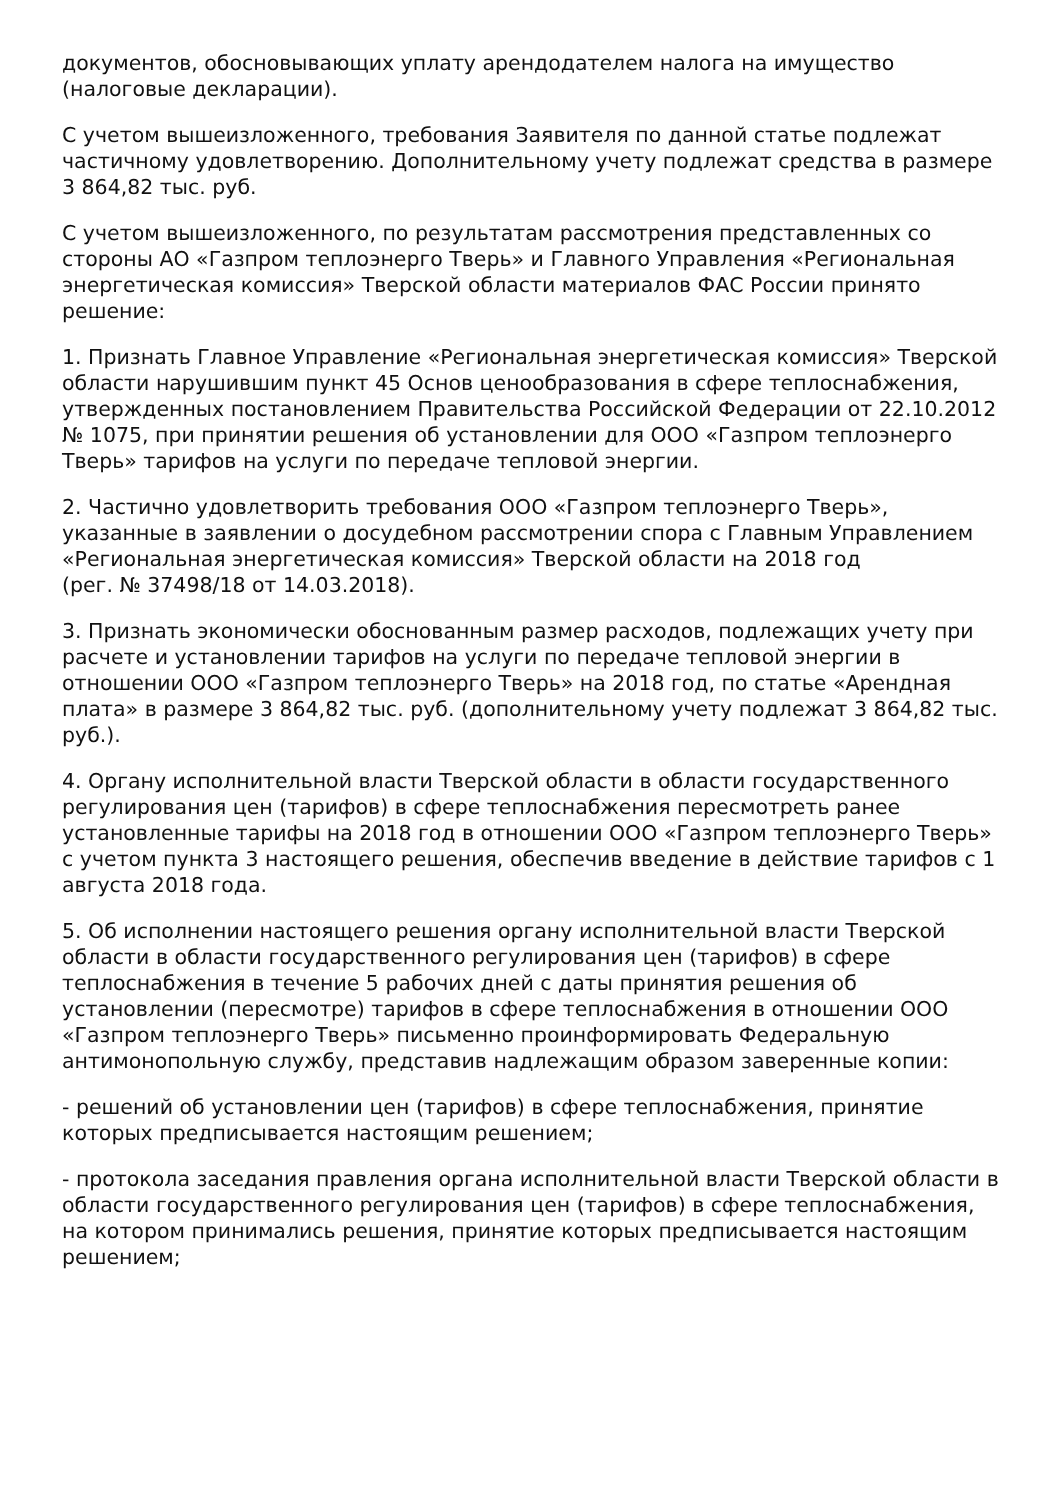документов, обосновывающих уплату арендодателем налога на имущество (налоговые декларации).
С учетом вышеизложенного, требования Заявителя по данной статье подлежат частичному удовлетворению. Дополнительному учету подлежат средства в размере
3 864,82 тыс. руб.
С учетом вышеизложенного, по результатам рассмотрения представленных со стороны АО «Газпром теплоэнерго Тверь» и Главного Управления «Региональная энергетическая комиссия» Тверской области материалов ФАС России принято решение:
1. Признать Главное Управление «Региональная энергетическая комиссия» Тверской области нарушившим пункт 45 Основ ценообразования в сфере теплоснабжения, утвержденных постановлением Правительства Российской Федерации от 22.10.2012 № 1075, при принятии решения об установлении для ООО «Газпром теплоэнерго Тверь» тарифов на услуги по передаче тепловой энергии.
2. Частично удовлетворить требования ООО «Газпром теплоэнерго Тверь», указанные в заявлении о досудебном рассмотрении спора с Главным Управлением «Региональная энергетическая комиссия» Тверской области на 2018 год
(рег. № 37498/18 от 14.03.2018).
3. Признать экономически обоснованным размер расходов, подлежащих учету при расчете и установлении тарифов на услуги по передаче тепловой энергии в отношении ООО «Газпром теплоэнерго Тверь» на 2018 год, по статье «Арендная плата» в размере 3 864,82 тыс. руб. (дополнительному учету подлежат 3 864,82 тыс. руб.).
4. Органу исполнительной власти Тверской области в области государственного регулирования цен (тарифов) в сфере теплоснабжения пересмотреть ранее установленные тарифы на 2018 год в отношении ООО «Газпром теплоэнерго Тверь» с учетом пункта 3 настоящего решения, обеспечив введение в действие тарифов с 1 августа 2018 года.
5. Об исполнении настоящего решения органу исполнительной власти Тверской области в области государственного регулирования цен (тарифов) в сфере теплоснабжения в течение 5 рабочих дней с даты принятия решения об установлении (пересмотре) тарифов в сфере теплоснабжения в отношении ООО «Газпром теплоэнерго Тверь» письменно проинформировать Федеральную антимонопольную службу, представив надлежащим образом заверенные копии:
- решений об установлении цен (тарифов) в сфере теплоснабжения, принятие которых предписывается настоящим решением;
- протокола заседания правления органа исполнительной власти Тверской области в области государственного регулирования цен (тарифов) в сфере теплоснабжения, на котором принимались решения, принятие которых предписывается настоящим решением;